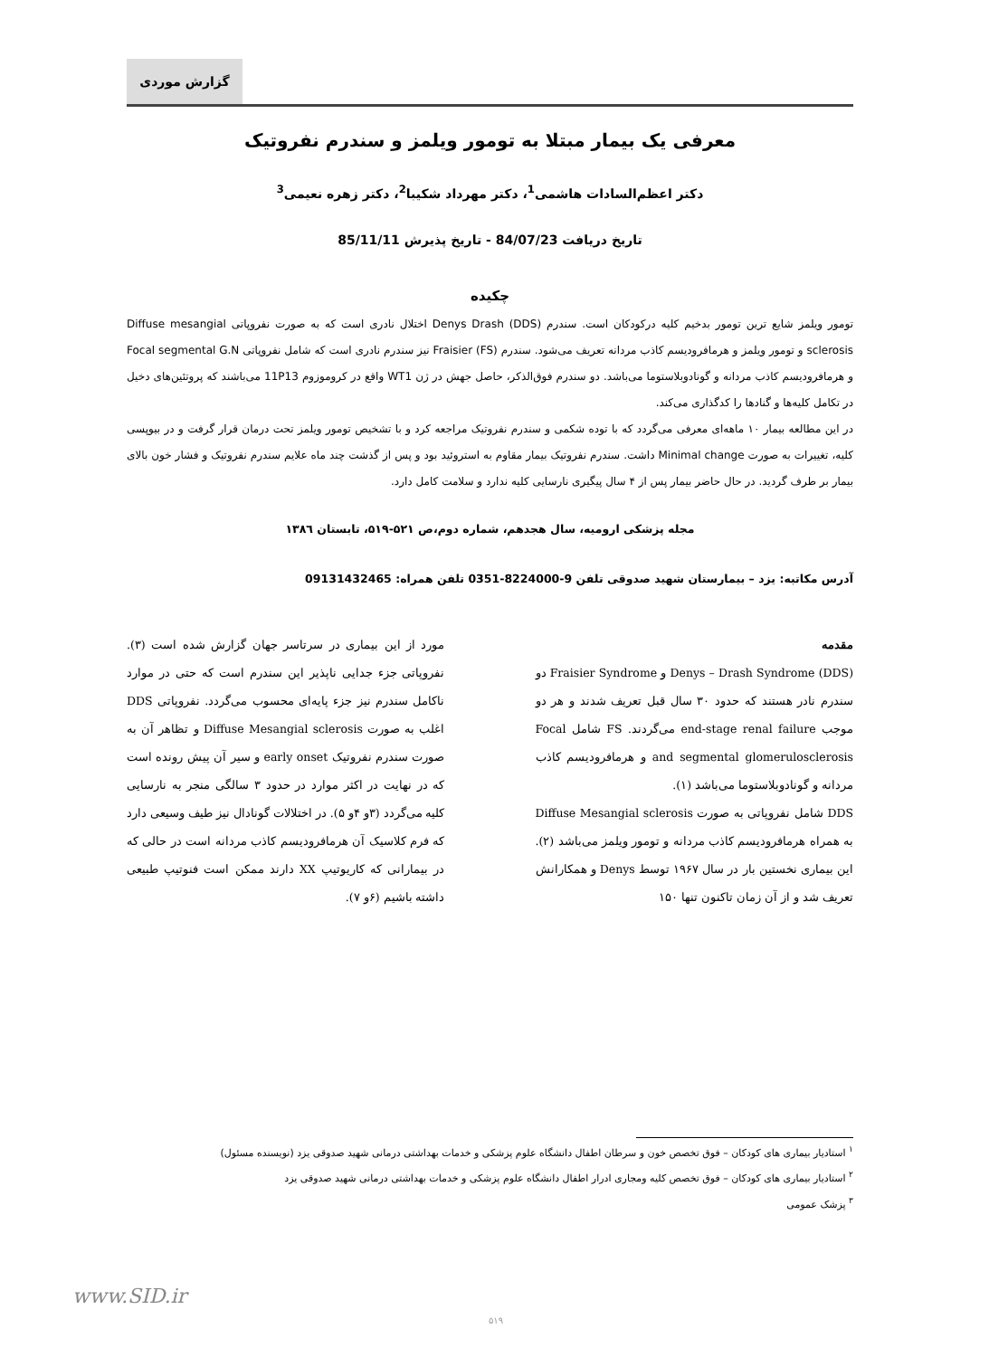گزارش موردی
معرفی یک بیمار مبتلا به تومور ویلمز و سندرم نفروتیک
دکتر اعظم‌السادات هاشمی<sup>1</sup>، دکتر مهرداد شکیبا<sup>2</sup>، دکتر زهره نعیمی<sup>3</sup>
تاریخ دریافت 84/07/23 - تاریخ پذیرش 85/11/11
چکیده
تومور ویلمز شایع ترین تومور بدخیم کلیه درکودکان است. سندرم Denys Drash (DDS) اختلال نادری است که به صورت نفروپاتی Diffuse mesangial sclerosis و تومور ویلمز و هرمافرودیسم کاذب مردانه تعریف می‌شود. سندرم Fraisier (FS) نیز سندرم نادری است که شامل نفروپاتی Focal segmental G.N و هرمافرودیسم کاذب مردانه و گونادوبلاستوما می‌باشد. دو سندرم فوق‌الذکر، حاصل جهش در ژن WT1 واقع در کروموزوم 11P13 می‌باشند که پروتئین‌های دخیل در تکامل کلیه‌ها و گنادها را کدگذاری می‌کند.
در این مطالعه بیمار ۱۰ ماهه‌ای معرفی می‌گردد که با توده شکمی و سندرم نفروتیک مراجعه کرد و با تشخیص تومور ویلمز تحت درمان قرار گرفت و در بیوپسی کلیه، تغییرات به صورت Minimal change داشت. سندرم نفروتیک بیمار مقاوم به استروئید بود و پس از گذشت چند ماه علایم سندرم نفروتیک و فشار خون بالای بیمار بر طرف گردید. در حال حاضر بیمار پس از ۴ سال پیگیری نارسایی کلیه ندارد و سلامت کامل دارد.
مجله پزشکی ارومیه، سال هجدهم، شماره دوم،ص ۵۲۱-۵۱۹، تابستان ۱۳۸٦
آدرس مکاتبه: یزد – بیمارستان شهید صدوقی تلفن 9-8224000-0351 تلفن همراه: 09131432465
مقدمه
Denys – Drash Syndrome (DDS) و Fraisier Syndrome دو سندرم نادر هستند که حدود ۳۰ سال قبل تعریف شدند و هر دو موجب end-stage renal failure می‌گردند. FS شامل Focal and segmental glomerulosclerosis و هرمافرودیسم کاذب مردانه و گونادوبلاستوما می‌باشد (۱).
DDS شامل نفروپاتی به صورت Diffuse Mesangial sclerosis به همراه هرمافرودیسم کاذب مردانه و تومور ویلمز می‌باشد (۲). این بیماری نخستین بار در سال ۱۹۶۷ توسط Denys و همکارانش تعریف شد و از آن زمان تاکنون تنها ۱۵۰
مورد از این بیماری در سرتاسر جهان گزارش شده است (۳). نفروپاتی جزء جدایی ناپذیر این سندرم است که حتی در موارد ناکامل سندرم نیز جزء پایه‌ای محسوب می‌گردد. نفروپاتی DDS اغلب به صورت Diffuse Mesangial sclerosis و تظاهر آن به صورت سندرم نفروتیک early onset و سیر آن پیش رونده است که در نهایت در اکثر موارد در حدود ۳ سالگی منجر به نارسایی کلیه می‌گردد (۳و ۴و ۵). در اختلالات گونادال نیز طیف وسیعی دارد که فرم کلاسیک آن هرمافرودیسم کاذب مردانه است در حالی که در بیمارانی که کاریوتیپ XX دارند ممکن است فنوتیپ طبیعی داشته باشیم (۶و ۷).
<sup>۱</sup> استادیار بیماری های کودکان – فوق تخصص خون و سرطان اطفال دانشگاه علوم پزشکی و خدمات بهداشتی درمانی شهید صدوقی یزد (نویسنده مسئول)
<sup>۲</sup> استادیار بیماری های کودکان – فوق تخصص کلیه ومجاری ادرار اطفال دانشگاه علوم پزشکی و خدمات بهداشتی درمانی شهید صدوقی یزد
<sup>۳</sup> پزشک عمومی
www.SID.ir
۵۱۹